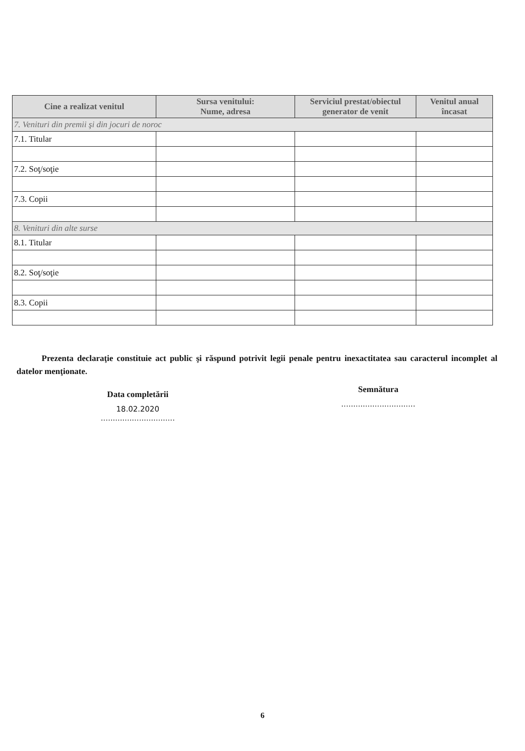| Cine a realizat venitul | Sursa venitului: Nume, adresa | Serviciul prestat/obiectul generator de venit | Venitul anual încasat |
| --- | --- | --- | --- |
| 7. Venituri din premii şi din jocuri de noroc | | | |
| 7.1. Titular | | | |
| 7.2. Soţ/soţie | | | |
| 7.3. Copii | | | |
| 8. Venituri din alte surse | | | |
| 8.1. Titular | | | |
| 8.2. Soţ/soţie | | | |
| 8.3. Copii | | | |
Prezenta declaraţie constituie act public şi răspund potrivit legii penale pentru inexactitatea sau caracterul incomplet al datelor menţionate.
Data completării
18.02.2020
...............................
Semnătura
...............................
6